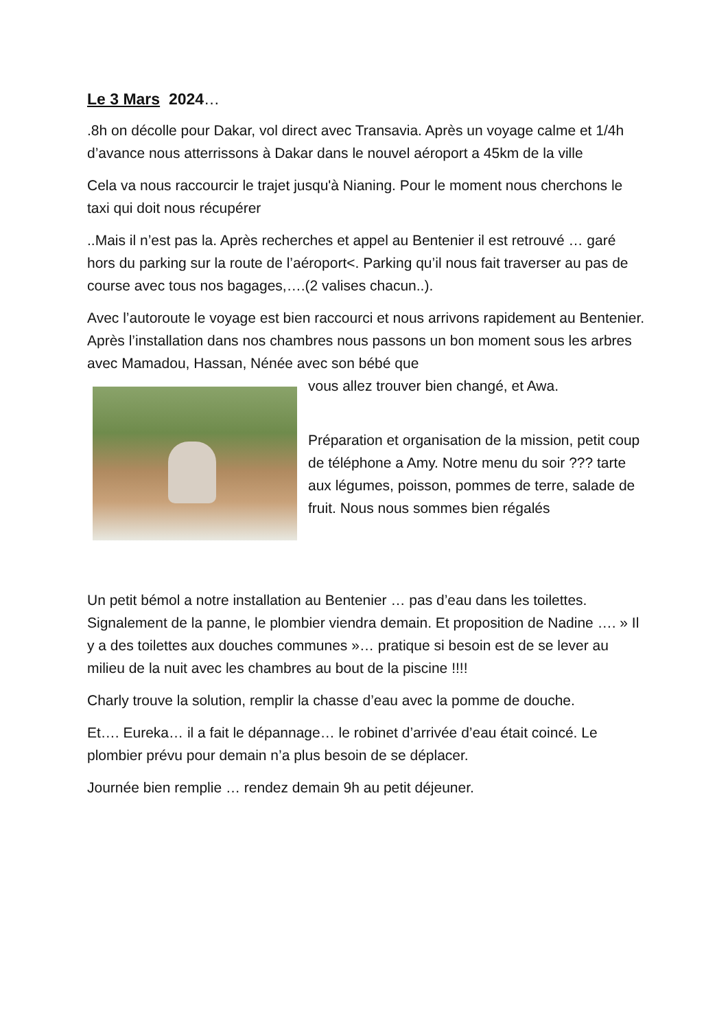Le 3 Mars 2024…
.8h on décolle pour Dakar, vol direct avec Transavia. Après un voyage calme et 1/4h d’avance nous atterrissons à Dakar dans le nouvel aéroport a 45km de la ville
Cela va nous raccourcir le trajet jusqu'à Nianing. Pour le moment nous cherchons le taxi qui doit nous récupérer
..Mais il n’est pas la. Après recherches et appel au Bentenier il est retrouvé … garé hors du parking sur la route de l’aéroport<. Parking qu’il nous fait traverser au pas de course avec tous nos bagages,….(2 valises chacun..).
Avec l’autoroute le voyage est bien raccourci et nous arrivons rapidement au Bentenier. Après l’installation dans nos chambres nous passons un bon moment sous les arbres avec Mamadou, Hassan, Nénée avec son bébé que
vous allez trouver bien changé, et Awa.
Préparation et organisation de la mission, petit coup de téléphone a Amy. Notre menu du soir ??? tarte aux légumes, poisson, pommes de terre, salade de fruit. Nous nous sommes bien régalés
Un petit bémol a notre installation au Bentenier … pas d’eau dans les toilettes. Signalement de la panne, le plombier viendra demain. Et proposition de Nadine …. » Il y a des toilettes aux douches communes »… pratique si besoin est de se lever au milieu de la nuit avec les chambres au bout de la piscine !!!!
Charly trouve la solution, remplir la chasse d’eau avec la pomme de douche.
Et…. Eureka… il a fait le dépannage… le robinet d’arrivée d’eau était coincé. Le plombier prévu pour demain n’a plus besoin de se déplacer.
Journée bien remplie … rendez demain 9h au petit déjeuner.